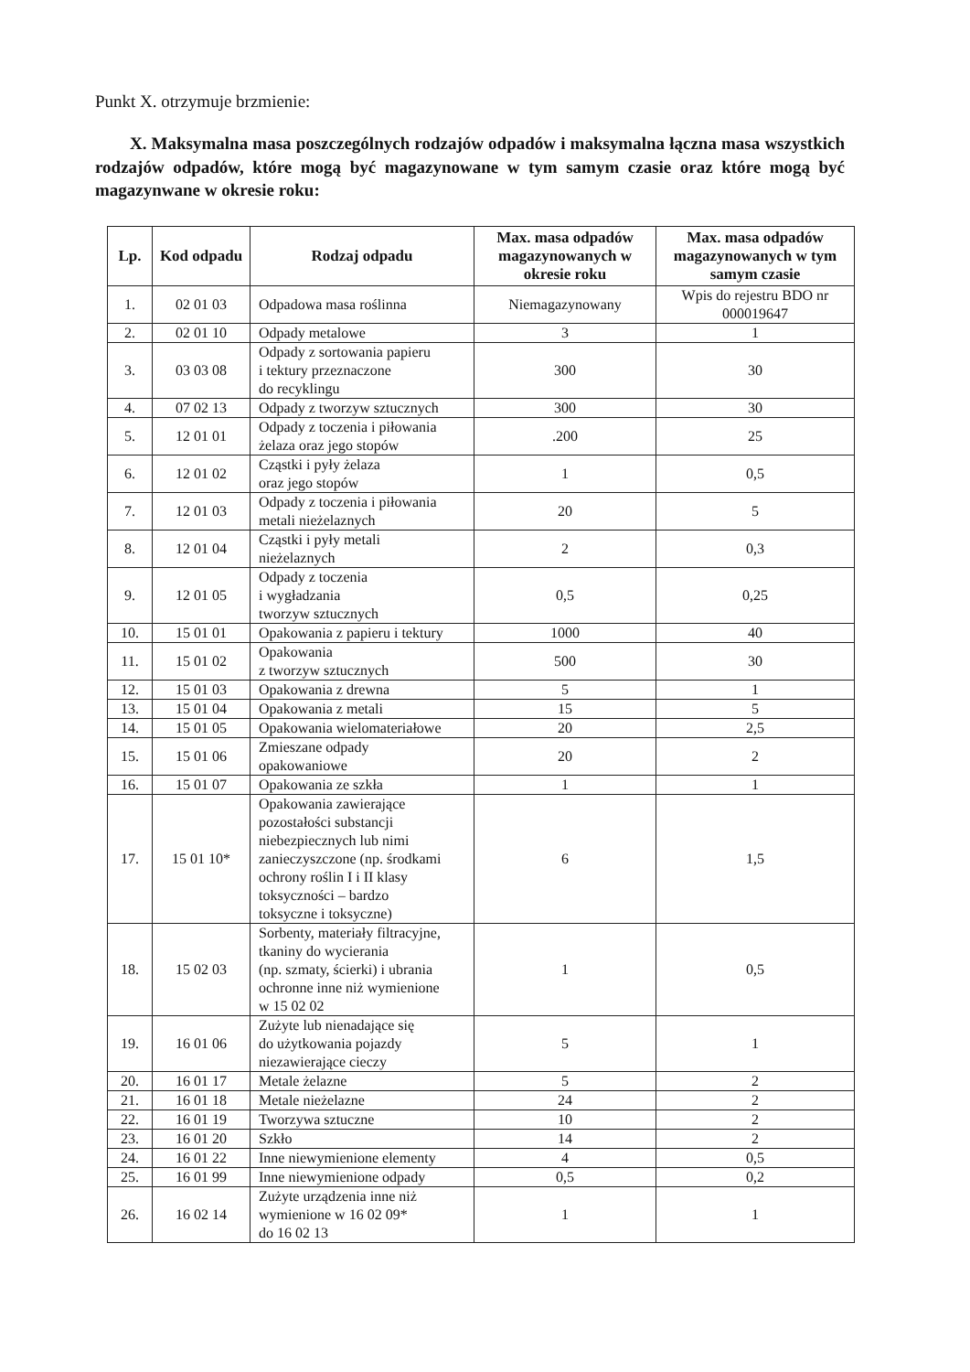Punkt X. otrzymuje brzmienie:
X. Maksymalna masa poszczególnych rodzajów odpadów i maksymalna łączna masa wszystkich rodzajów odpadów, które mogą być magazynowane w tym samym czasie oraz które mogą być magazynwane w okresie roku:
| Lp. | Kod odpadu | Rodzaj odpadu | Max. masa odpadów magazynowanych w okresie roku | Max. masa odpadów magazynowanych w tym samym czasie |
| --- | --- | --- | --- | --- |
| 1. | 02 01 03 | Odpadowa masa roślinna | Niemagazynowany | Wpis do rejestru BDO nr 000019647 |
| 2. | 02 01 10 | Odpady metalowe | 3 | 1 |
| 3. | 03 03 08 | Odpady z sortowania papieru i tektury przeznaczone do recyklingu | 300 | 30 |
| 4. | 07 02 13 | Odpady z tworzyw sztucznych | 300 | 30 |
| 5. | 12 01 01 | Odpady z toczenia i piłowania żelaza oraz jego stopów | .200 | 25 |
| 6. | 12 01 02 | Cząstki i pyły żelaza oraz jego stopów | 1 | 0,5 |
| 7. | 12 01 03 | Odpady z toczenia i piłowania metali nieżelaznych | 20 | 5 |
| 8. | 12 01 04 | Cząstki i pyły metali nieżelaznych | 2 | 0,3 |
| 9. | 12 01 05 | Odpady z toczenia i wygładzania tworzyw sztucznych | 0,5 | 0,25 |
| 10. | 15 01 01 | Opakowania z papieru i tektury | 1000 | 40 |
| 11. | 15 01 02 | Opakowania z tworzyw sztucznych | 500 | 30 |
| 12. | 15 01 03 | Opakowania z drewna | 5 | 1 |
| 13. | 15 01 04 | Opakowania z metali | 15 | 5 |
| 14. | 15 01 05 | Opakowania wielomateriałowe | 20 | 2,5 |
| 15. | 15 01 06 | Zmieszane odpady opakowaniowe | 20 | 2 |
| 16. | 15 01 07 | Opakowania ze szkła | 1 | 1 |
| 17. | 15 01 10* | Opakowania zawierające pozostałości substancji niebezpiecznych lub nimi zanieczyszczone (np. środkami ochrony roślin I i II klasy toksyczności – bardzo toksyczne i toksyczne) | 6 | 1,5 |
| 18. | 15 02 03 | Sorbenty, materiały filtracyjne, tkaniny do wycierania (np. szmaty, ścierki) i ubrania ochronne inne niż wymienione w 15 02 02 | 1 | 0,5 |
| 19. | 16 01 06 | Zużyte lub nienadające się do użytkowania pojazdy niezawierające cieczy | 5 | 1 |
| 20. | 16 01 17 | Metale żelazne | 5 | 2 |
| 21. | 16 01 18 | Metale nieżelazne | 24 | 2 |
| 22. | 16 01 19 | Tworzywa sztuczne | 10 | 2 |
| 23. | 16 01 20 | Szkło | 14 | 2 |
| 24. | 16 01 22 | Inne niewymienione elementy | 4 | 0,5 |
| 25. | 16 01 99 | Inne niewymienione odpady | 0,5 | 0,2 |
| 26. | 16 02 14 | Zużyte urządzenia inne niż wymienione w 16 02 09* do 16 02 13 | 1 | 1 |